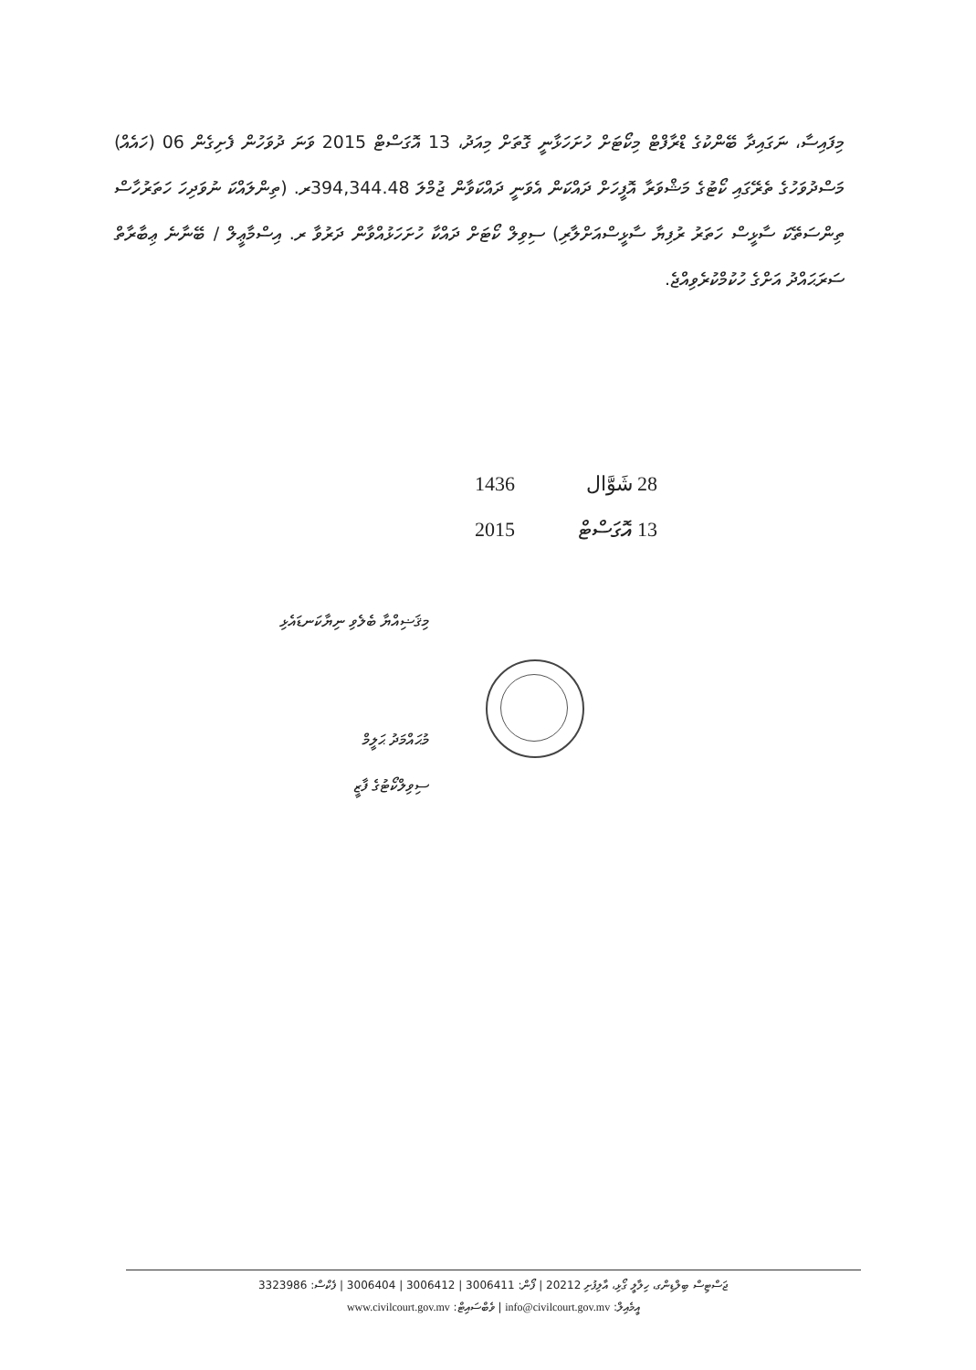މިފައިސާ، ނަގައިދާ ބޭންކުގެ ޑްރާފްޓް މިކޯޓަށް ހުށަހަޅާނީ ގޮތަށް މިއަދު، 13 އޮގަސްޓް 2015 ވަނަ ދުވަހުން ފެށިގެން 06 (ހައެއް) މަސްދުވަހުގެ ތެރޭގައި ކޯޓުގެ މަޝްވަރާ އޮފީހަށް ދައްކަން އެވަނީ ދައްކަވާން ޖުމްލަ 394,344.48ރ. (ތިންލައްކަ ނުވަދިހަ ހަތަރުހާސް ތިންސަތޭކަ ސާޅީސް ހަތަރު ރުފިޔާ ސާޅީސްއަށްލާރި) ސިވިލް ކޯޓަށް ދައްކާ ހުށަހަޅުއްވާން ދަރުވާ ރ. އިސްމާޢީލް / ބޭނާނެ ޢިބާރާތް ސަރަޙައްދު އަށްގެ ހުކުމްކުރެވިއްޖެ.
28 شَوَّال 1436
13 އޮގަސްޓް 2015
މިޤަޟިއްޔާ ބެލެވި ނިޔާކަނޑައެޅި
މުޙައްމަދު ޙަލީމް
ސިވިލްކޯޓުގެ ފާޒީ
ޖަސްޓިސް ބިލްޑިންގ، ހިލާލީ ގޯޅި، އާލިފުށި 20212 | ފޯން: 3006411 | 3006412 | 3006404 | ފެކްސް: 3323986
އީމެއިލް: info@civilcourt.gov.mv | ވެބްސައިޓް: www.civilcourt.gov.mv